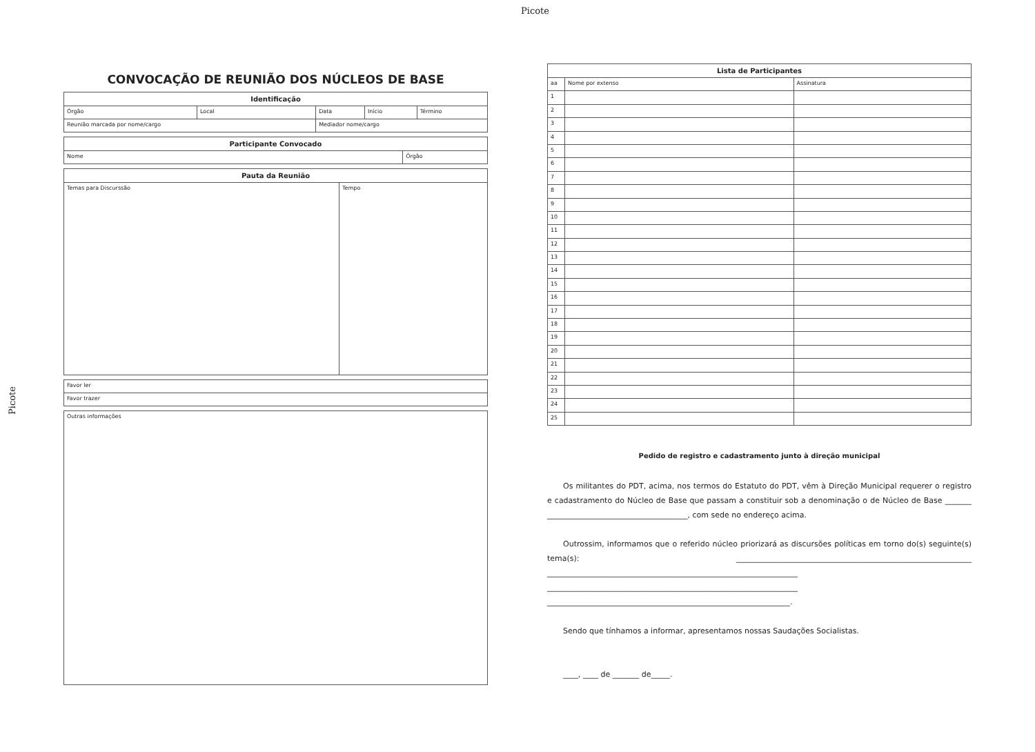Picote
Picote
CONVOCAÇÃO DE REUNIÃO DOS NÚCLEOS DE BASE
| Identificação | | | | |
| --- | --- | --- | --- | --- |
| Órgão | Local | Data | Início | Término |
| Reunião marcada por nome/cargo | | Mediador nome/cargo | | |
| Participante Convocado | |
| --- | --- |
| Nome | Órgão |
| Pauta da Reunião | |
| --- | --- |
| Temas para Discurssão | Tempo |
| Favor ler |
| Favor trazer |
| Outras informações |
| Lista de Participantes | | |
| --- | --- | --- |
| aa | Nome por extenso | Assinatura |
| 1 | | |
| 2 | | |
| 3 | | |
| 4 | | |
| 5 | | |
| 6 | | |
| 7 | | |
| 8 | | |
| 9 | | |
| 10 | | |
| 11 | | |
| 12 | | |
| 13 | | |
| 14 | | |
| 15 | | |
| 16 | | |
| 17 | | |
| 18 | | |
| 19 | | |
| 20 | | |
| 21 | | |
| 22 | | |
| 23 | | |
| 24 | | |
| 25 | | |
Pedido de registro e cadastramento junto à direção municipal
Os militantes do PDT, acima, nos termos do Estatuto do PDT, vêm à Direção Municipal requerer o registro e cadastramento do Núcleo de Base que passam a constituir sob a denominação o de Núcleo de Base _______ _____________________________________, com sede no endereço acima.
Outrossim, informamos que o referido núcleo priorizará as discursões políticas em torno do(s) seguinte(s) tema(s): ______________________________________________________________ __________________________________________________________________ __________________________________________________________________ ________________________________________________________________.
Sendo que tínhamos a informar, apresentamos nossas Saudações Socialistas.
____, ____ de _______ de_____.